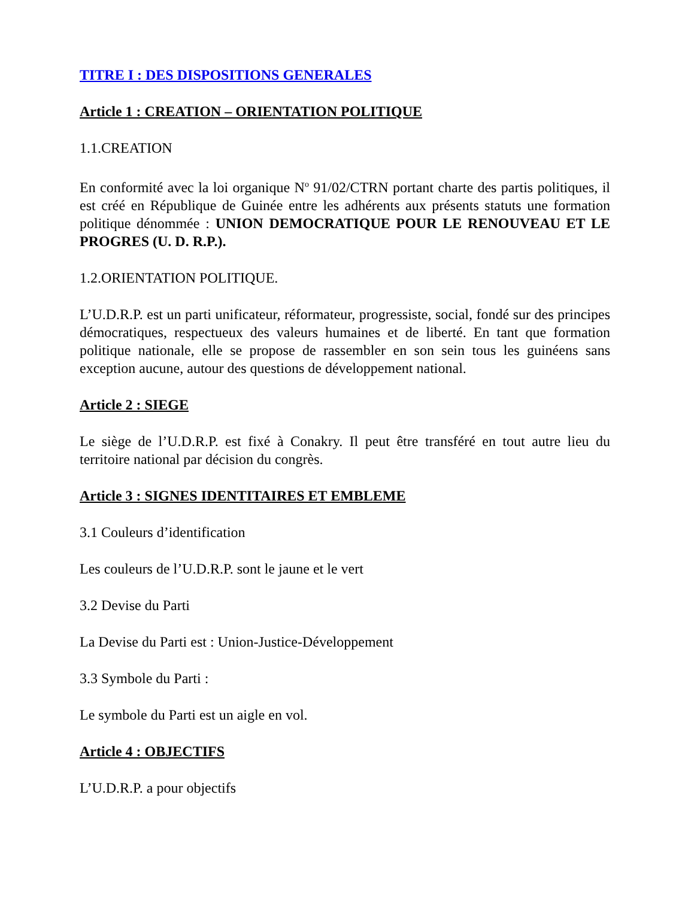TITRE I : DES DISPOSITIONS GENERALES
Article 1 : CREATION – ORIENTATION POLITIQUE
1.1.CREATION
En conformité avec la loi organique N<sup>o</sup> 91/02/CTRN portant charte des partis politiques, il est créé en République de Guinée entre les adhérents aux présents statuts une formation politique dénommée : UNION DEMOCRATIQUE POUR LE RENOUVEAU ET LE PROGRES (U. D. R.P.).
1.2.ORIENTATION POLITIQUE.
L’U.D.R.P. est un parti unificateur, réformateur, progressiste, social, fondé sur des principes démocratiques, respectueux des valeurs humaines et de liberté. En tant que formation politique nationale, elle se propose de rassembler en son sein tous les guinéens sans exception aucune, autour des questions de développement national.
Article 2 : SIEGE
Le siège de l’U.D.R.P. est fixé à Conakry. Il peut être transféré en tout autre lieu du territoire national par décision du congrès.
Article 3 : SIGNES IDENTITAIRES ET EMBLEME
3.1 Couleurs d’identification
Les couleurs de l’U.D.R.P. sont le jaune et le vert
3.2 Devise du Parti
La Devise du Parti est : Union-Justice-Développement
3.3 Symbole du Parti :
Le symbole du Parti est un aigle en vol.
Article 4 : OBJECTIFS
L’U.D.R.P. a pour objectifs